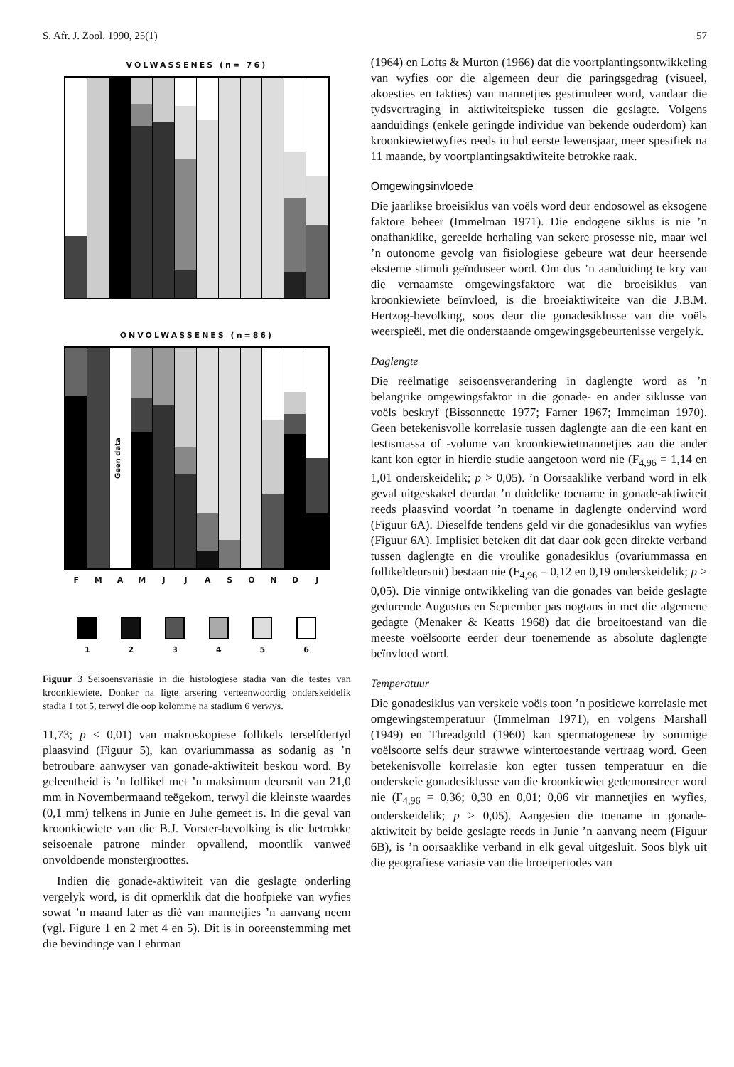S. Afr. J. Zool. 1990, 25(1) 57
VOLWASSENES (n= 76)
ONVOLWASSENES (n=86)
Geen data
F M A M J J A S O N D J
1 2 3 4 5 6
Figuur 3 Seisoensvariasie in die histologiese stadia van die testes van kroonkiewiete. Donker na ligte arsering verteenwoordig onderskeidelik stadia 1 tot 5, terwyl die oop kolomme na stadium 6 verwys.
11,73; p < 0,01) van makroskopiese follikels terselfdertyd plaasvind (Figuur 5), kan ovariummassa as sodanig as ’n betroubare aanwyser van gonade-aktiwiteit beskou word. By geleentheid is ’n follikel met ’n maksimum deursnit van 21,0 mm in Novembermaand teëgekom, terwyl die kleinste waardes (0,1 mm) telkens in Junie en Julie gemeet is. In die geval van kroonkiewiete van die B.J. Vorster-bevolking is die betrokke seisoenale patrone minder opvallend, moontlik vanweë onvoldoende monstergroottes.
Indien die gonade-aktiwiteit van die geslagte onderling vergelyk word, is dit opmerklik dat die hoofpieke van wyfies sowat ’n maand later as dié van mannetjies ’n aanvang neem (vgl. Figure 1 en 2 met 4 en 5). Dit is in ooreenstemming met die bevindinge van Lehrman
(1964) en Lofts & Murton (1966) dat die voortplantingsontwikkeling van wyfies oor die algemeen deur die paringsgedrag (visueel, akoesties en takties) van mannetjies gestimuleer word, vandaar die tydsvertraging in aktiwiteitspieke tussen die geslagte. Volgens aanduidings (enkele geringde individue van bekende ouderdom) kan kroonkiewietwyfies reeds in hul eerste lewensjaar, meer spesifiek na 11 maande, by voortplantingsaktiwiteite betrokke raak.
Omgewingsinvloede
Die jaarlikse broeisiklus van voëls word deur endosowel as eksogene faktore beheer (Immelman 1971). Die endogene siklus is nie ’n onafhanklike, gereelde herhaling van sekere prosesse nie, maar wel ’n outonome gevolg van fisiologiese gebeure wat deur heersende eksterne stimuli geïnduseer word. Om dus ’n aanduiding te kry van die vernaamste omgewingsfaktore wat die broeisiklus van kroonkiewiete beïnvloed, is die broeiaktiwiteite van die J.B.M. Hertzog-bevolking, soos deur die gonadesiklusse van die voëls weerspieël, met die onderstaande omgewingsgebeurtenisse vergelyk.
Daglengte
Die reëlmatige seisoensverandering in daglengte word as ’n belangrike omgewingsfaktor in die gonade- en ander siklusse van voëls beskryf (Bissonnette 1977; Farner 1967; Immelman 1970). Geen betekenisvolle korrelasie tussen daglengte aan die een kant en testismassa of -volume van kroonkiewietmannetjies aan die ander kant kon egter in hierdie studie aangetoon word nie (F<sub>4,96</sub> = 1,14 en 1,01 onderskeidelik; p > 0,05). ’n Oorsaaklike verband word in elk geval uitgeskakel deurdat ’n duidelike toename in gonade-aktiwiteit reeds plaasvind voordat ’n toename in daglengte ondervind word (Figuur 6A). Dieselfde tendens geld vir die gonadesiklus van wyfies (Figuur 6A). Implisiet beteken dit dat daar ook geen direkte verband tussen daglengte en die vroulike gonadesiklus (ovariummassa en follikeldeursnit) bestaan nie (F<sub>4,96</sub> = 0,12 en 0,19 onderskeidelik; p > 0,05). Die vinnige ontwikkeling van die gonades van beide geslagte gedurende Augustus en September pas nogtans in met die algemene gedagte (Menaker & Keatts 1968) dat die broeitoestand van die meeste voëlsoorte eerder deur toenemende as absolute daglengte beïnvloed word.
Temperatuur
Die gonadesiklus van verskeie voëls toon ’n positiewe korrelasie met omgewingstemperatuur (Immelman 1971), en volgens Marshall (1949) en Threadgold (1960) kan spermatogenese by sommige voëlsoorte selfs deur strawwe wintertoestande vertraag word. Geen betekenisvolle korrelasie kon egter tussen temperatuur en die onderskeie gonadesiklusse van die kroonkiewiet gedemonstreer word nie (F<sub>4,96</sub> = 0,36; 0,30 en 0,01; 0,06 vir mannetjies en wyfies, onderskeidelik; p > 0,05). Aangesien die toename in gonade-aktiwiteit by beide geslagte reeds in Junie ’n aanvang neem (Figuur 6B), is ’n oorsaaklike verband in elk geval uitgesluit. Soos blyk uit die geografiese variasie van die broeiperiodes van